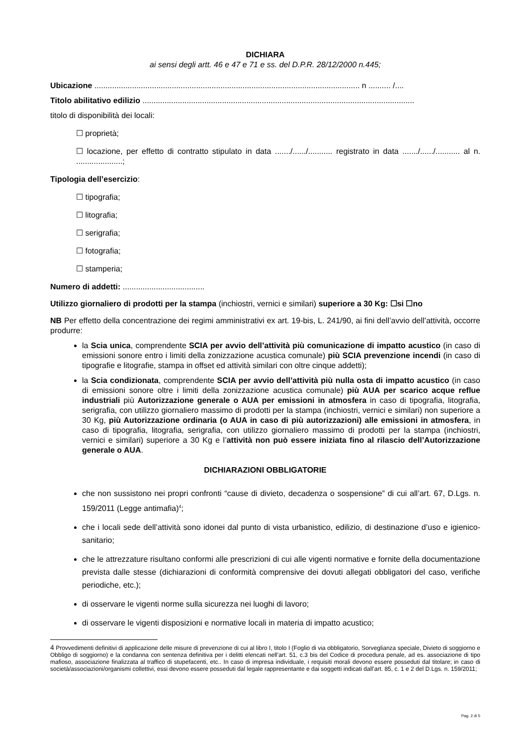DICHIARA
ai sensi degli artt. 46 e 47 e 71 e ss. del D.P.R. 28/12/2000 n.445;
Ubicazione ........................................................................................................................ n .......... /....
Titolo abilitativo edilizio ...........................................................................................................................
titolo di disponibilità dei locali:
☐ proprietà;
☐ locazione, per effetto di contratto stipulato in data ......./....../........... registrato in data ......./....../........... al n. .....................;
Tipologia dell’esercizio:
☐ tipografia;
☐ litografia;
☐ serigrafia;
☐ fotografia;
☐ stamperia;
Numero di addetti: .....................................
Utilizzo giornaliero di prodotti per la stampa (inchiostri, vernici e similari) superiore a 30 Kg: ☐si ☐no
NB Per effetto della concentrazione dei regimi amministrativi ex art. 19-bis, L. 241/90, ai fini dell’avvio dell’attività, occorre produrre:
la Scia unica, comprendente SCIA per avvio dell’attività più comunicazione di impatto acustico (in caso di emissioni sonore entro i limiti della zonizzazione acustica comunale) più SCIA prevenzione incendi (in caso di tipografie e litografie, stampa in offset ed attività similari con oltre cinque addetti);
la Scia condizionata, comprendente SCIA per avvio dell’attività più nulla osta di impatto acustico (in caso di emissioni sonore oltre i limiti della zonizzazione acustica comunale) più AUA per scarico acque reflue industriali più Autorizzazione generale o AUA per emissioni in atmosfera in caso di tipografia, litografia, serigrafia, con utilizzo giornaliero massimo di prodotti per la stampa (inchiostri, vernici e similari) non superiore a 30 Kg, più Autorizzazione ordinaria (o AUA in caso di più autorizzazioni) alle emissioni in atmosfera, in caso di tipografia, litografia, serigrafia, con utilizzo giornaliero massimo di prodotti per la stampa (inchiostri, vernici e similari) superiore a 30 Kg e l’attività non può essere iniziata fino al rilascio dell’Autorizzazione generale o AUA.
DICHIARAZIONI OBBLIGATORIE
che non sussistono nei propri confronti “cause di divieto, decadenza o sospensione” di cui all’art. 67, D.Lgs. n. 159/2011 (Legge antimafia)<sup>4</sup>;
che i locali sede dell’attività sono idonei dal punto di vista urbanistico, edilizio, di destinazione d’uso e igienico-sanitario;
che le attrezzature risultano conformi alle prescrizioni di cui alle vigenti normative e fornite della documentazione prevista dalle stesse (dichiarazioni di conformità comprensive dei dovuti allegati obbligatori del caso, verifiche periodiche, etc.);
di osservare le vigenti norme sulla sicurezza nei luoghi di lavoro;
di osservare le vigenti disposizioni e normative locali in materia di impatto acustico;
4 Provvedimenti definitivi di applicazione delle misure di prevenzione di cui al libro I, titolo I (Foglio di via obbligatorio, Sorveglianza speciale, Divieto di soggiorno e Obbligo di soggiorno) e la condanna con sentenza definitiva per i delitti elencati nell’art. 51, c.3 bis del Codice di procedura penale, ad es. associazione di tipo mafioso, associazione finalizzata al traffico di stupefacenti, etc.. In caso di impresa individuale, i requisiti morali devono essere posseduti dal titolare; in caso di società/associazioni/organismi collettivi, essi devono essere posseduti dal legale rappresentante e dai soggetti indicati dall’art. 85, c. 1 e 2 del D.Lgs. n. 159/2011;
Pag. 2 di 5